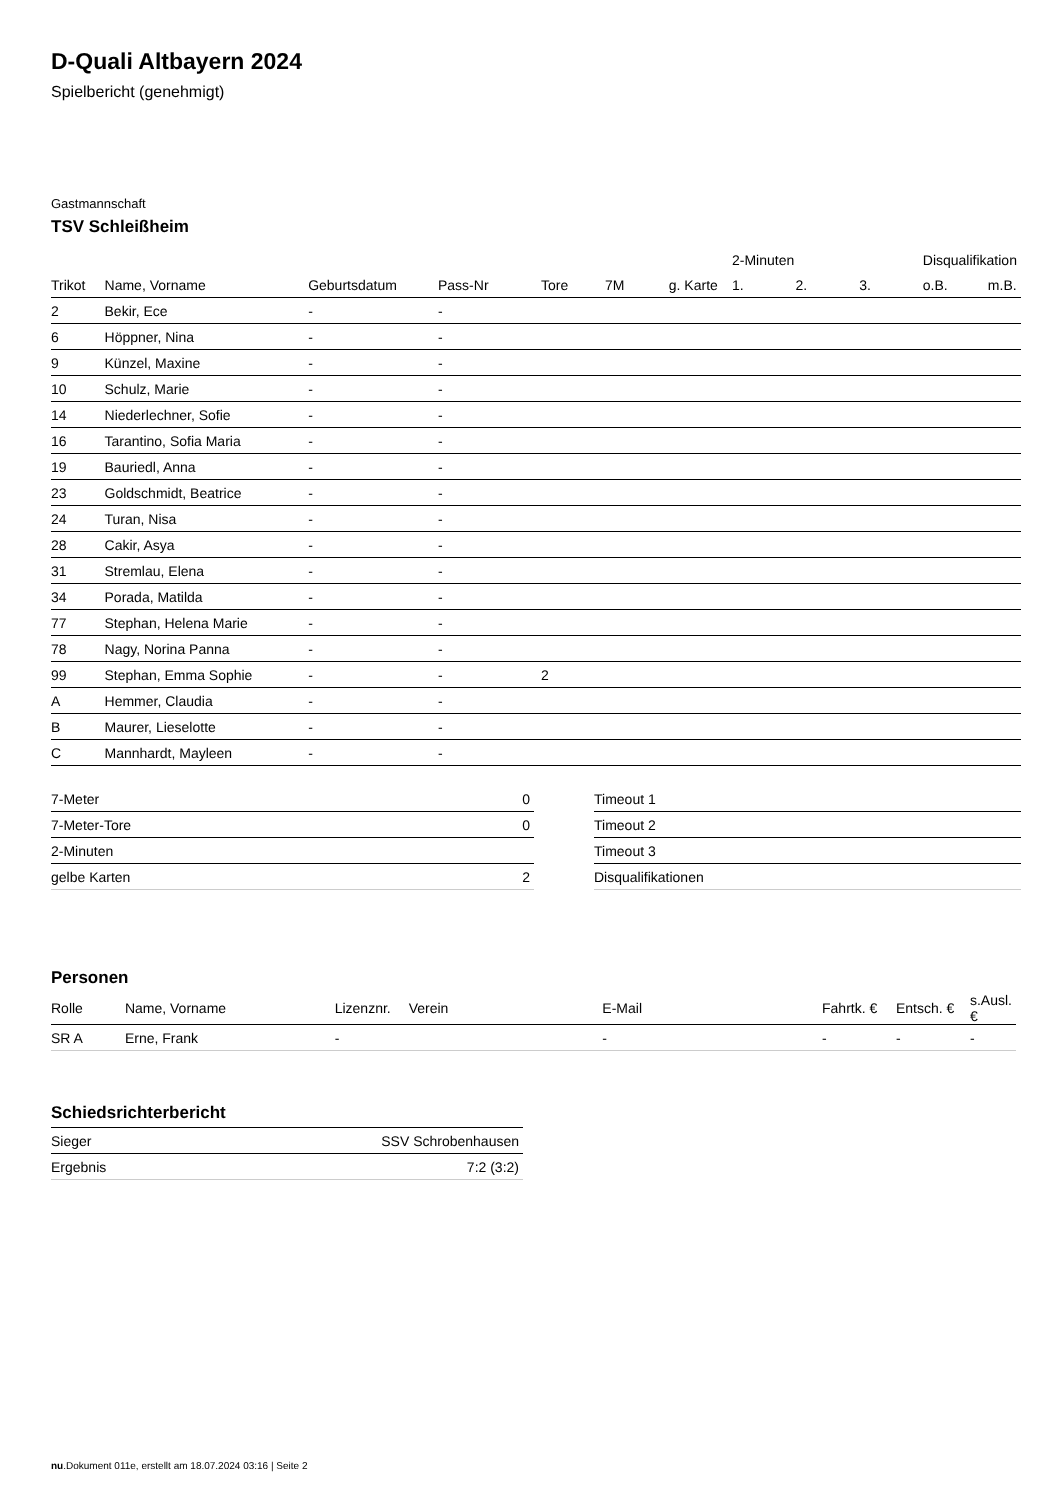D-Quali Altbayern 2024
Spielbericht (genehmigt)
Gastmannschaft
TSV Schleißheim
| | | | | | | | 2-Minuten | | | Disqualifikation | |
| --- | --- | --- | --- | --- | --- | --- | --- | --- | --- | --- | --- |
| Trikot | Name, Vorname | Geburtsdatum | Pass-Nr | Tore | 7M | g. Karte | 1. | 2. | 3. | o.B. | m.B. |
| 2 | Bekir, Ece | - | - | | | | | | | | |
| 6 | Höppner, Nina | - | - | | | | | | | | |
| 9 | Künzel, Maxine | - | - | | | | | | | | |
| 10 | Schulz, Marie | - | - | | | | | | | | |
| 14 | Niederlechner, Sofie | - | - | | | | | | | | |
| 16 | Tarantino, Sofia Maria | - | - | | | | | | | | |
| 19 | Bauriedl, Anna | - | - | | | | | | | | |
| 23 | Goldschmidt, Beatrice | - | - | | | | | | | | |
| 24 | Turan, Nisa | - | - | | | | | | | | |
| 28 | Cakir, Asya | - | - | | | | | | | | |
| 31 | Stremlau, Elena | - | - | | | | | | | | |
| 34 | Porada, Matilda | - | - | | | | | | | | |
| 77 | Stephan, Helena Marie | - | - | | | | | | | | |
| 78 | Nagy, Norina Panna | - | - | | | | | | | | |
| 99 | Stephan, Emma Sophie | - | - | 2 | | | | | | | |
| A | Hemmer, Claudia | - | - | | | | | | | | |
| B | Maurer, Lieselotte | - | - | | | | | | | | |
| C | Mannhardt, Mayleen | - | - | | | | | | | | |
| 7-Meter | 0 |
| 7-Meter-Tore | 0 |
| 2-Minuten | |
| gelbe Karten | 2 |
| Timeout 1 |
| Timeout 2 |
| Timeout 3 |
| Disqualifikationen |
Personen
| Rolle | Name, Vorname | Lizenznr. | Verein | E-Mail | Fahrtk. € | Entsch. € | s.Ausl. € |
| --- | --- | --- | --- | --- | --- | --- | --- |
| SR A | Erne, Frank | - | | - | - | - | - |
Schiedsrichterbericht
| Sieger | SSV Schrobenhausen |
| Ergebnis | 7:2 (3:2) |
nu.Dokument 011e, erstellt am 18.07.2024 03:16 | Seite 2